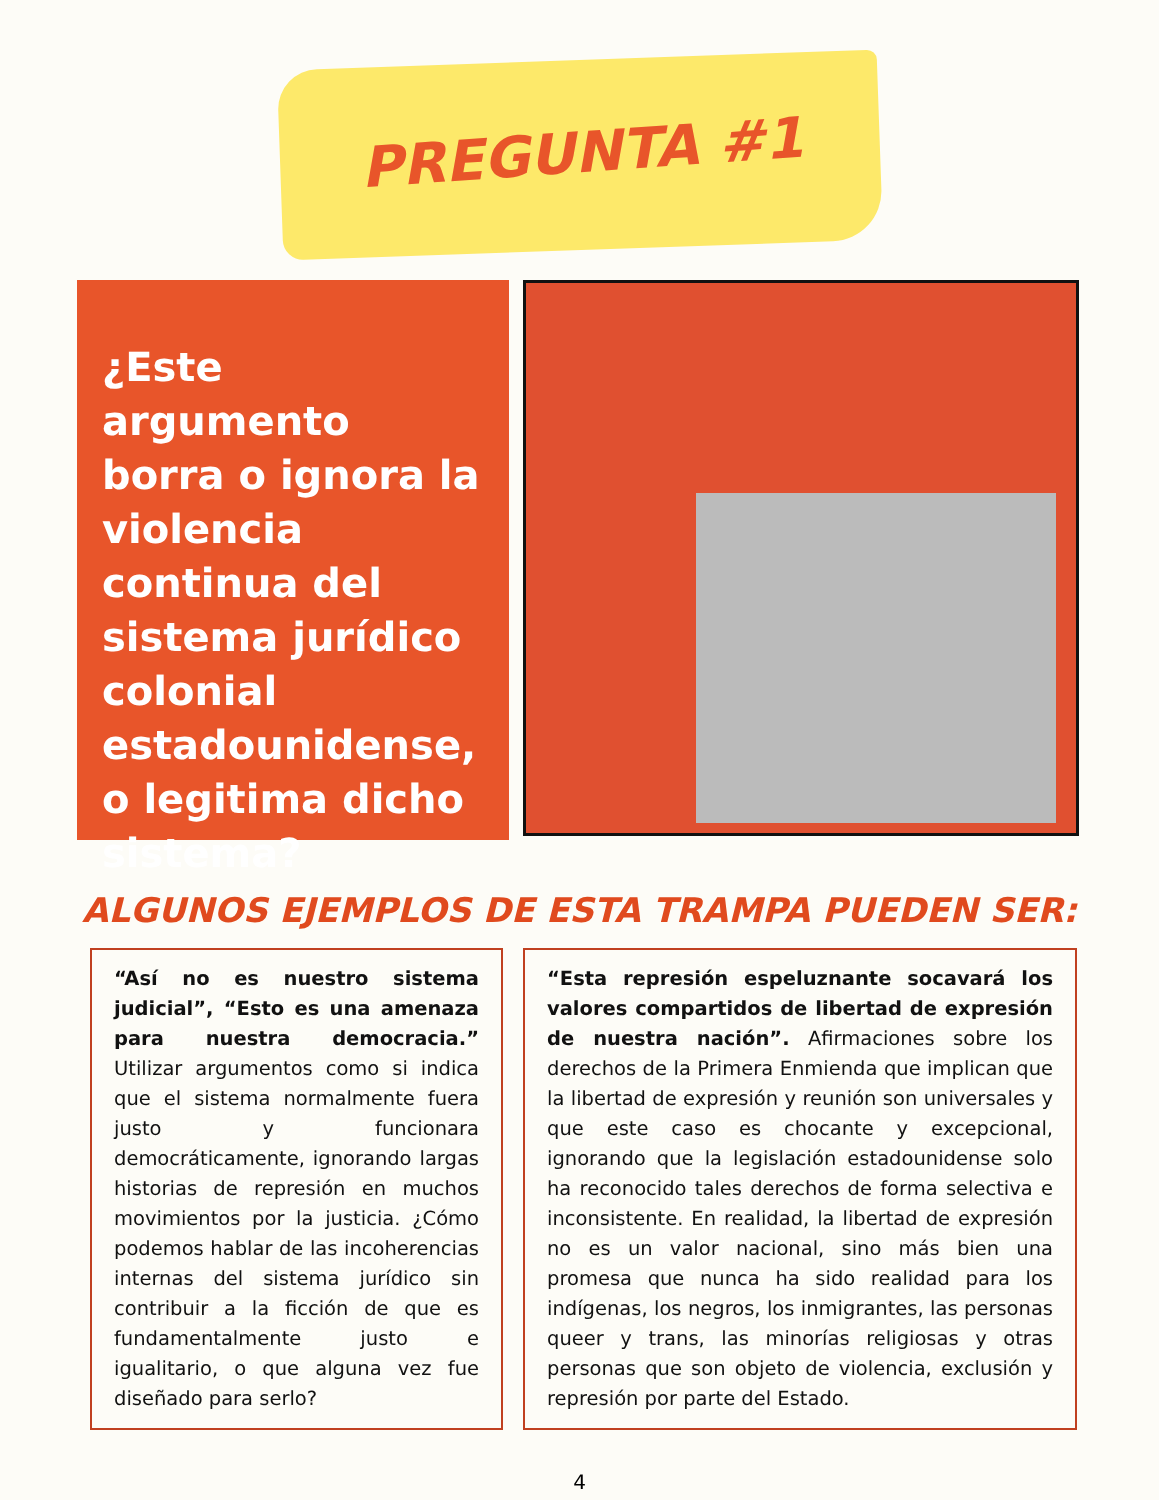PREGUNTA #1
¿Este argumento borra o ignora la violencia continua del sistema jurídico colonial estadounidense, o legitima dicho sistema?
ALGUNOS EJEMPLOS DE ESTA TRAMPA PUEDEN SER:
“Así no es nuestro sistema judicial”, “Esto es una amenaza para nuestra democracia.” Utilizar argumentos como si indica que el sistema normalmente fuera justo y funcionara democráticamente, ignorando largas historias de represión en muchos movimientos por la justicia. ¿Cómo podemos hablar de las incoherencias internas del sistema jurídico sin contribuir a la ficción de que es fundamentalmente justo e igualitario, o que alguna vez fue diseñado para serlo?
“Esta represión espeluznante socavará los valores compartidos de libertad de expresión de nuestra nación”. Afirmaciones sobre los derechos de la Primera Enmienda que implican que la libertad de expresión y reunión son universales y que este caso es chocante y excepcional, ignorando que la legislación estadounidense solo ha reconocido tales derechos de forma selectiva e inconsistente. En realidad, la libertad de expresión no es un valor nacional, sino más bien una promesa que nunca ha sido realidad para los indígenas, los negros, los inmigrantes, las personas queer y trans, las minorías religiosas y otras personas que son objeto de violencia, exclusión y represión por parte del Estado.
4